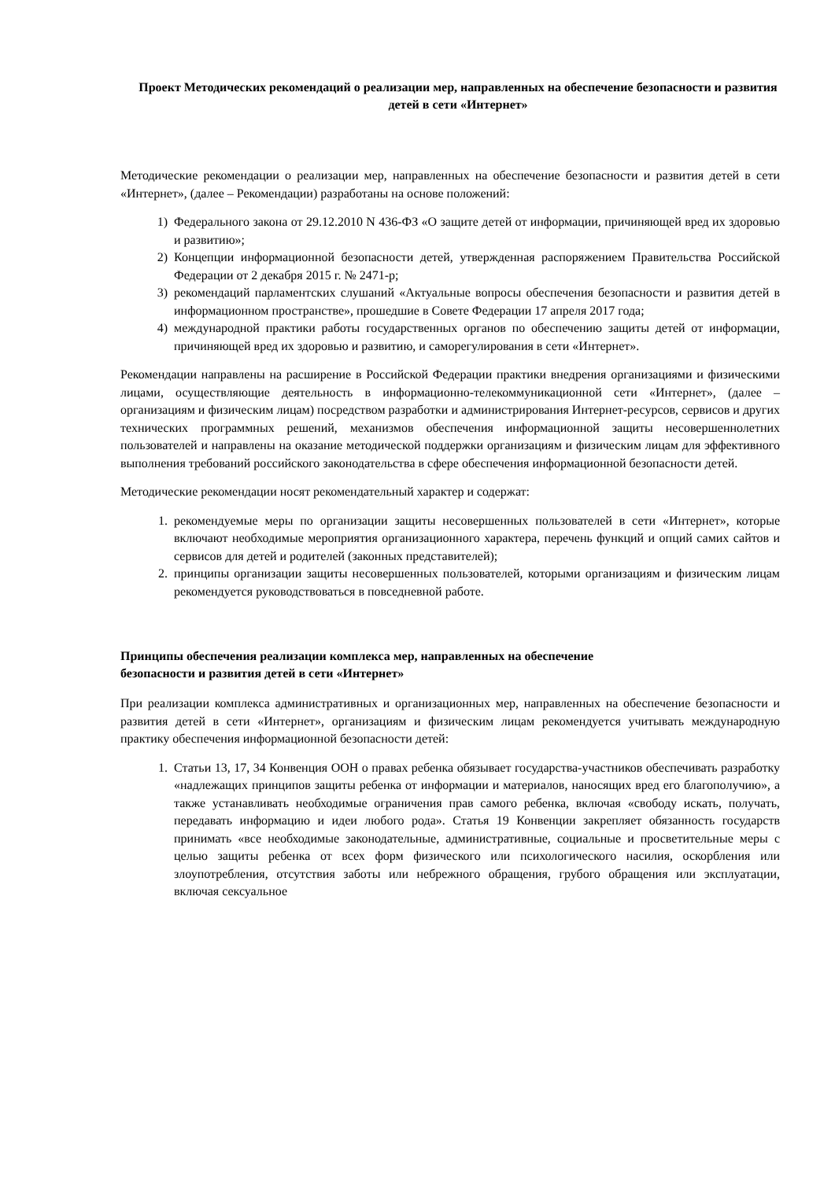Проект Методических рекомендаций о реализации мер, направленных на обеспечение безопасности и развития детей в сети «Интернет»
Методические рекомендации о реализации мер, направленных на обеспечение безопасности и развития детей в сети «Интернет», (далее – Рекомендации) разработаны на основе положений:
1) Федерального закона от 29.12.2010 N 436-ФЗ «О защите детей от информации, причиняющей вред их здоровью и развитию»;
2) Концепции информационной безопасности детей, утвержденная распоряжением Правительства Российской Федерации от 2 декабря 2015 г. № 2471-р;
3) рекомендаций парламентских слушаний «Актуальные вопросы обеспечения безопасности и развития детей в информационном пространстве», прошедшие в Совете Федерации 17 апреля 2017 года;
4) международной практики работы государственных органов по обеспечению защиты детей от информации, причиняющей вред их здоровью и развитию, и саморегулирования в сети «Интернет».
Рекомендации направлены на расширение в Российской Федерации практики внедрения организациями и физическими лицами, осуществляющие деятельность в информационно-телекоммуникационной сети «Интернет», (далее – организациям и физическим лицам) посредством разработки и администрирования Интернет-ресурсов, сервисов и других технических программных решений, механизмов обеспечения информационной защиты несовершеннолетних пользователей и направлены на оказание методической поддержки организациям и физическим лицам для эффективного выполнения требований российского законодательства в сфере обеспечения информационной безопасности детей.
Методические рекомендации носят рекомендательный характер и содержат:
1. рекомендуемые меры по организации защиты несовершенных пользователей в сети «Интернет», которые включают необходимые мероприятия организационного характера, перечень функций и опций самих сайтов и сервисов для детей и родителей (законных представителей);
2. принципы организации защиты несовершенных пользователей, которыми организациям и физическим лицам рекомендуется руководствоваться в повседневной работе.
Принципы обеспечения реализации комплекса мер, направленных на обеспечение
безопасности и развития детей в сети «Интернет»
При реализации комплекса административных и организационных мер, направленных на обеспечение безопасности и развития детей в сети «Интернет», организациям и физическим лицам рекомендуется учитывать международную практику обеспечения информационной безопасности детей:
1. Статьи 13, 17, 34 Конвенция ООН о правах ребенка обязывает государства-участников обеспечивать разработку «надлежащих принципов защиты ребенка от информации и материалов, наносящих вред его благополучию», а также устанавливать необходимые ограничения прав самого ребенка, включая «свободу искать, получать, передавать информацию и идеи любого рода». Статья 19 Конвенции закрепляет обязанность государств принимать «все необходимые законодательные, административные, социальные и просветительные меры с целью защиты ребенка от всех форм физического или психологического насилия, оскорбления или злоупотребления, отсутствия заботы или небрежного обращения, грубого обращения или эксплуатации, включая сексуальное